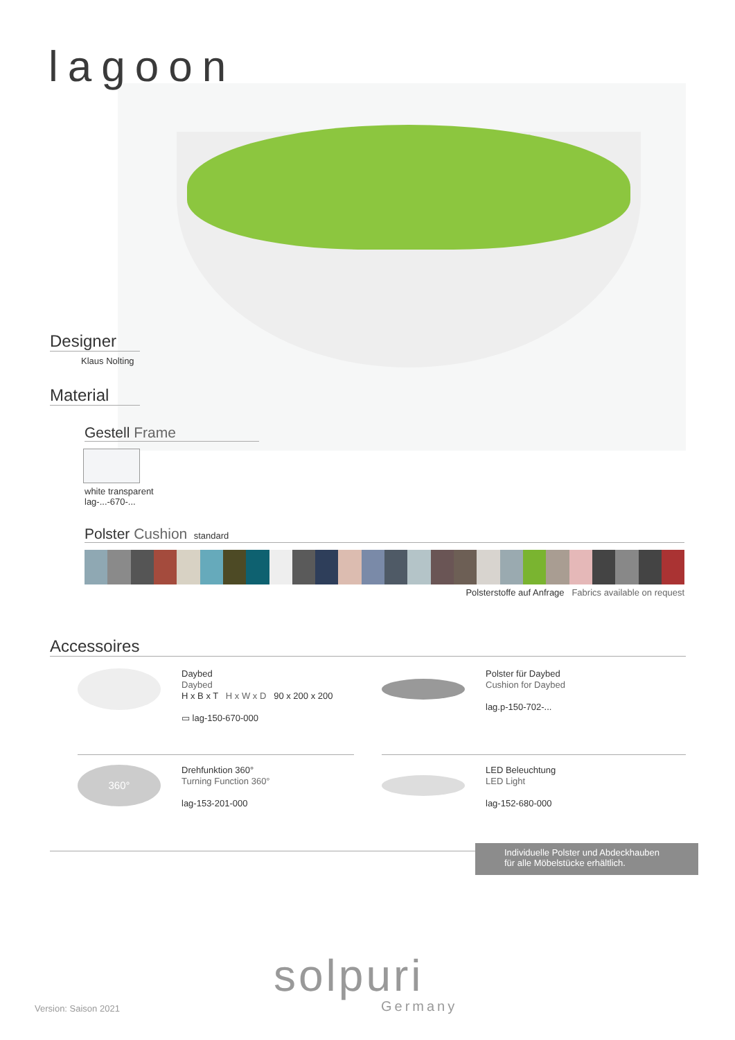lagoon
Designer
Klaus Nolting
Material
Gestell Frame
white transparent
lag-...-670-...
Polster Cushion standard
Polsterstoffe auf Anfrage Fabrics available on request
Accessoires
Daybed
Daybed
H x B x T H x W x D 90 x 200 x 200
▭ lag-150-670-000
Polster für Daybed
Cushion for Daybed
lag.p-150-702-...
360°
Drehfunktion 360°
Turning Function 360°
lag-153-201-000
LED Beleuchtung
LED Light
lag-152-680-000
Individuelle Polster und Abdeckhauben
für alle Möbelstücke erhältlich.
solpuri
Germany
Version: Saison 2021